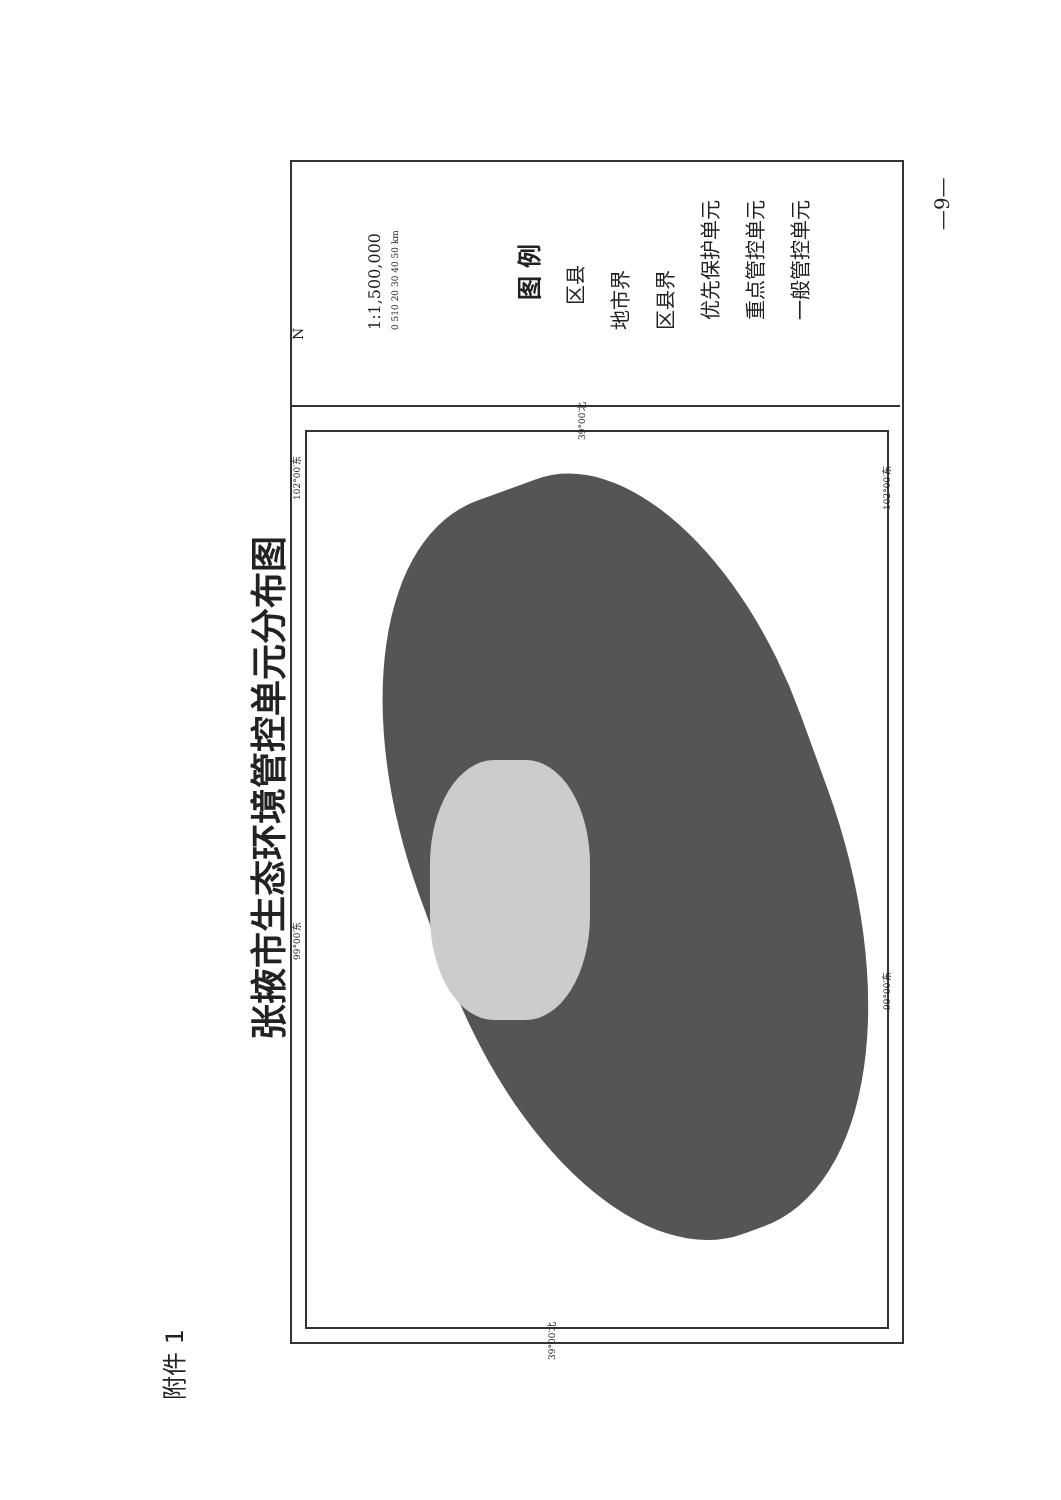附件 1
张掖市生态环境管控单元分布图
N 1:1,500,000 0 510 20 30 40 50 km
图 例 区县
地市界 区县界 优先保护单元 重点管控单元 一般管控单元
102°00′东
99°00′东
102°00′东
99°00′东
39°00′北
39°00′北
—9—